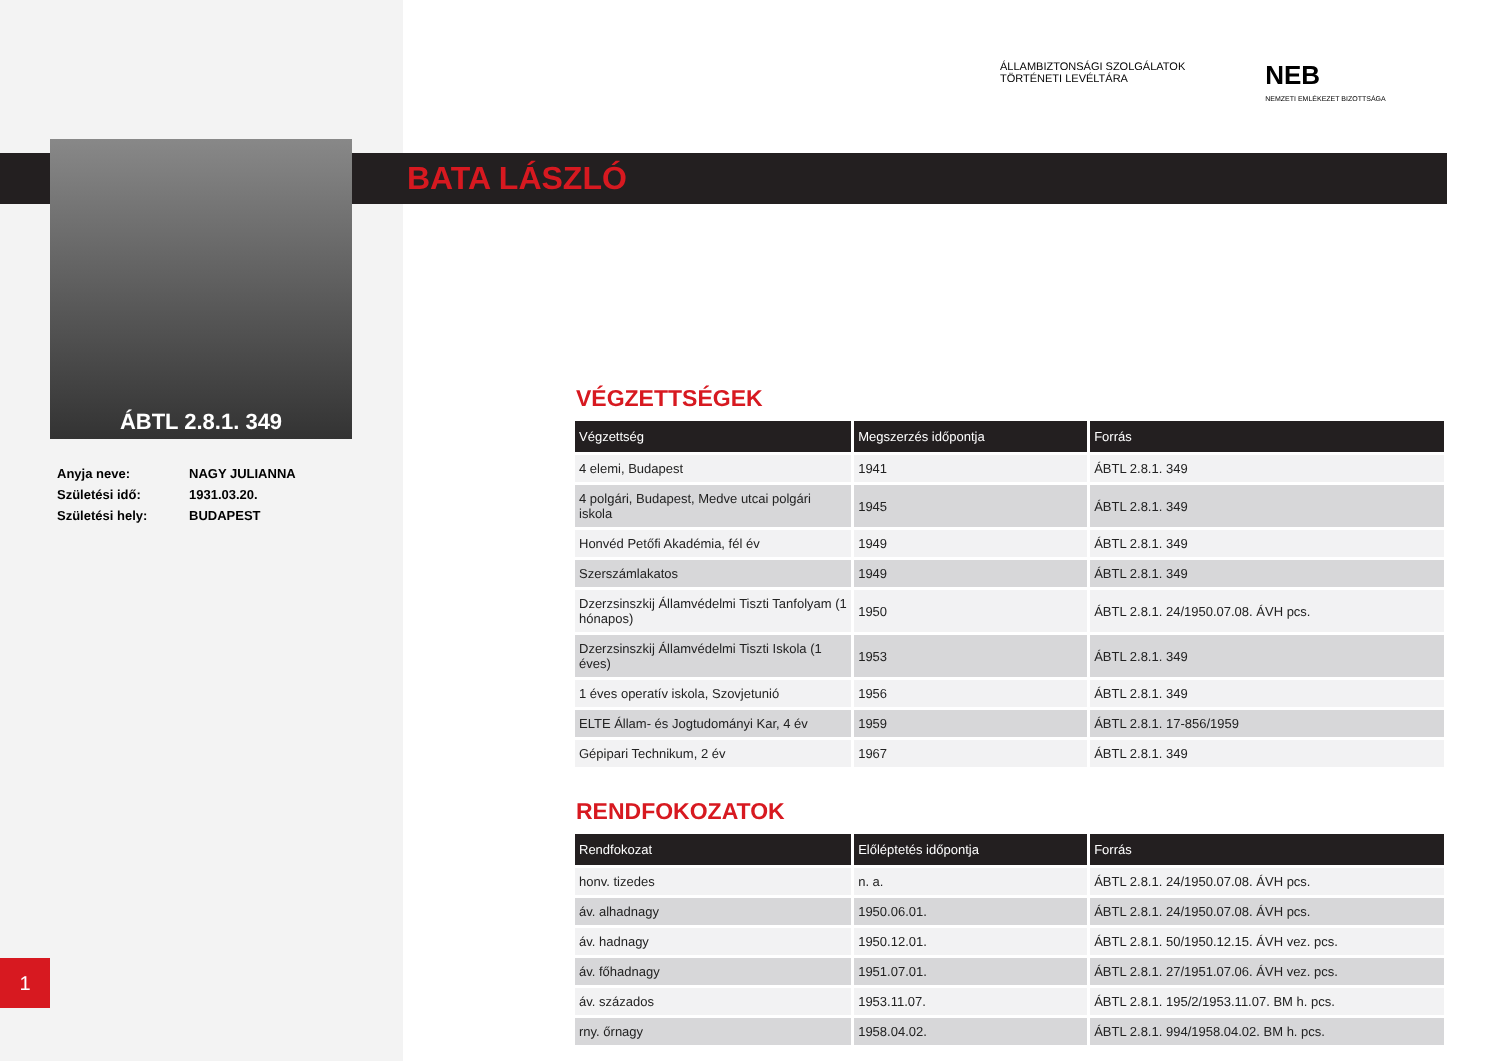ÁBTL 2.8.1. 349
ÁLLAMBIZTONSÁGI SZOLGÁLATOK
TÖRTÉNETI LEVÉLTÁRA
NEB
NEMZETI EMLÉKEZET BIZOTTSÁGA
BATA LÁSZLÓ
| Anyja neve: | NAGY JULIANNA |
| Születési idő: | 1931.03.20. |
| Születési hely: | BUDAPEST |
VÉGZETTSÉGEK
| Végzettség | Megszerzés időpontja | Forrás |
| --- | --- | --- |
| 4 elemi, Budapest | 1941 | ÁBTL 2.8.1. 349 |
| 4 polgári, Budapest, Medve utcai polgári iskola | 1945 | ÁBTL 2.8.1. 349 |
| Honvéd Petőfi Akadémia, fél év | 1949 | ÁBTL 2.8.1. 349 |
| Szerszámlakatos | 1949 | ÁBTL 2.8.1. 349 |
| Dzerzsinszkij Államvédelmi Tiszti Tanfolyam (1 hónapos) | 1950 | ÁBTL 2.8.1. 24/1950.07.08. ÁVH pcs. |
| Dzerzsinszkij Államvédelmi Tiszti Iskola (1 éves) | 1953 | ÁBTL 2.8.1. 349 |
| 1 éves operatív iskola, Szovjetunió | 1956 | ÁBTL 2.8.1. 349 |
| ELTE Állam- és Jogtudományi Kar, 4 év | 1959 | ÁBTL 2.8.1. 17-856/1959 |
| Gépipari Technikum, 2 év | 1967 | ÁBTL 2.8.1. 349 |
RENDFOKOZATOK
| Rendfokozat | Előléptetés időpontja | Forrás |
| --- | --- | --- |
| honv. tizedes | n. a. | ÁBTL 2.8.1. 24/1950.07.08. ÁVH pcs. |
| áv. alhadnagy | 1950.06.01. | ÁBTL 2.8.1. 24/1950.07.08. ÁVH pcs. |
| áv. hadnagy | 1950.12.01. | ÁBTL 2.8.1. 50/1950.12.15. ÁVH vez. pcs. |
| áv. főhadnagy | 1951.07.01. | ÁBTL 2.8.1. 27/1951.07.06. ÁVH vez. pcs. |
| áv. százados | 1953.11.07. | ÁBTL 2.8.1. 195/2/1953.11.07. BM h. pcs. |
| rny. őrnagy | 1958.04.02. | ÁBTL 2.8.1. 994/1958.04.02. BM h. pcs. |
1